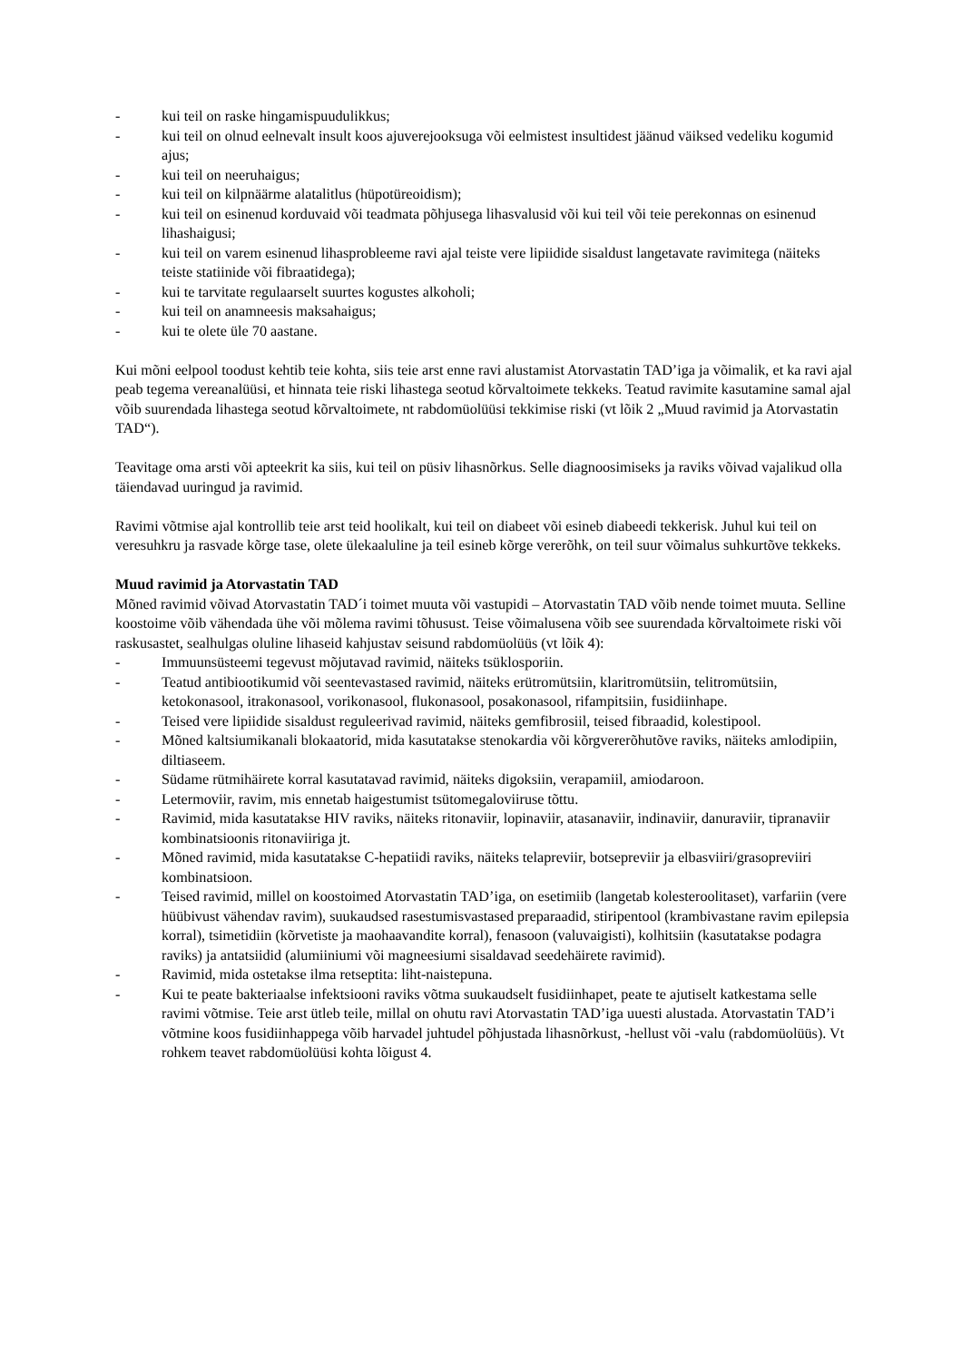- kui teil on raske hingamispuudulikkus;
- kui teil on olnud eelnevalt insult koos ajuverejooksuga või eelmistest insultidest jäänud väiksed vedeliku kogumid ajus;
- kui teil on neeruhaigus;
- kui teil on kilpnäärme alatalitlus (hüpotüreoidism);
- kui teil on esinenud korduvaid või teadmata põhjusega lihasvalusid või kui teil või teie perekonnas on esinenud lihashaigusi;
- kui teil on varem esinenud lihasprobleeme ravi ajal teiste vere lipiidide sisaldust langetavate ravimitega (näiteks teiste statiinide või fibraatidega);
- kui te tarvitate regulaarselt suurtes kogustes alkoholi;
- kui teil on anamneesis maksahaigus;
- kui te olete üle 70 aastane.
Kui mõni eelpool toodust kehtib teie kohta, siis teie arst enne ravi alustamist Atorvastatin TAD’iga ja võimalik, et ka ravi ajal peab tegema vereanalüüsi, et hinnata teie riski lihastega seotud kõrvaltoimete tekkeks. Teatud ravimite kasutamine samal ajal võib suurendada lihastega seotud kõrvaltoimete, nt rabdomüolüüsi tekkimise riski (vt lõik 2 „Muud ravimid ja Atorvastatin TAD“).
Teavitage oma arsti või apteekrit ka siis, kui teil on püsiv lihasnõrkus. Selle diagnoosimiseks ja raviks võivad vajalikud olla täiendavad uuringud ja ravimid.
Ravimi võtmise ajal kontrollib teie arst teid hoolikalt, kui teil on diabeet või esineb diabeedi tekkerisk. Juhul kui teil on veresuhkru ja rasvade kõrge tase, olete ülekaaluline ja teil esineb kõrge vererõhk, on teil suur võimalus suhkurtõve tekkeks.
Muud ravimid ja Atorvastatin TAD
Mõned ravimid võivad Atorvastatin TAD´i toimet muuta või vastupidi – Atorvastatin TAD võib nende toimet muuta. Selline koostoime võib vähendada ühe või mõlema ravimi tõhusust. Teise võimalusena võib see suurendada kõrvaltoimete riski või raskusastet, sealhulgas oluline lihaseid kahjustav seisund rabdomüolüüs (vt lõik 4):
- Immuunsüsteemi tegevust mõjutavad ravimid, näiteks tsüklosporiin.
- Teatud antibiootikumid või seentevastased ravimid, näiteks erütromütsiin, klaritromütsiin, telitromütsiin, ketokonasool, itrakonasool, vorikonasool, flukonasool, posakonasool, rifampitsiin, fusidiinhape.
- Teised vere lipiidide sisaldust reguleerivad ravimid, näiteks gemfibrosiil, teised fibraadid, kolestipool.
- Mõned kaltsiumikanali blokaatorid, mida kasutatakse stenokardia või kõrgvererõhutõve raviks, näiteks amlodipiin, diltiaseem.
- Südame rütmihäirete korral kasutatavad ravimid, näiteks digoksiin, verapamiil, amiodaroon.
- Letermoviir, ravim, mis ennetab haigestumist tsütomegaloviiruse tõttu.
- Ravimid, mida kasutatakse HIV raviks, näiteks ritonaviir, lopinaviir, atasanaviir, indinaviir, danuraviir, tipranaviir kombinatsioonis ritonaviiriga jt.
- Mõned ravimid, mida kasutatakse C-hepatiidi raviks, näiteks telapreviir, botsepreviir ja elbasviiri/grasopreviiri kombinatsioon.
- Teised ravimid, millel on koostoimed Atorvastatin TAD’iga, on esetimiib (langetab kolesteroolitaset), varfariin (vere hüübivust vähendav ravim), suukaudsed rasestumisvastased preparaadid, stiripentool (krambivastane ravim epilepsia korral), tsimetidiin (kõrvetiste ja maohaavandite korral), fenasoon (valuvaigisti), kolhitsiin (kasutatakse podagra raviks) ja antatsiidid (alumiiniumi või magneesiumi sisaldavad seedehäirete ravimid).
- Ravimid, mida ostetakse ilma retseptita: liht-naistepuna.
- Kui te peate bakteriaalse infektsiooni raviks võtma suukaudselt fusidiinhapet, peate te ajutiselt katkestama selle ravimi võtmise. Teie arst ütleb teile, millal on ohutu ravi Atorvastatin TAD’iga uuesti alustada. Atorvastatin TAD’i võtmine koos fusidiinhappega võib harvadel juhtudel põhjustada lihasnõrkust, -hellust või -valu (rabdomüolüüs). Vt rohkem teavet rabdomüolüüsi kohta lõigust 4.